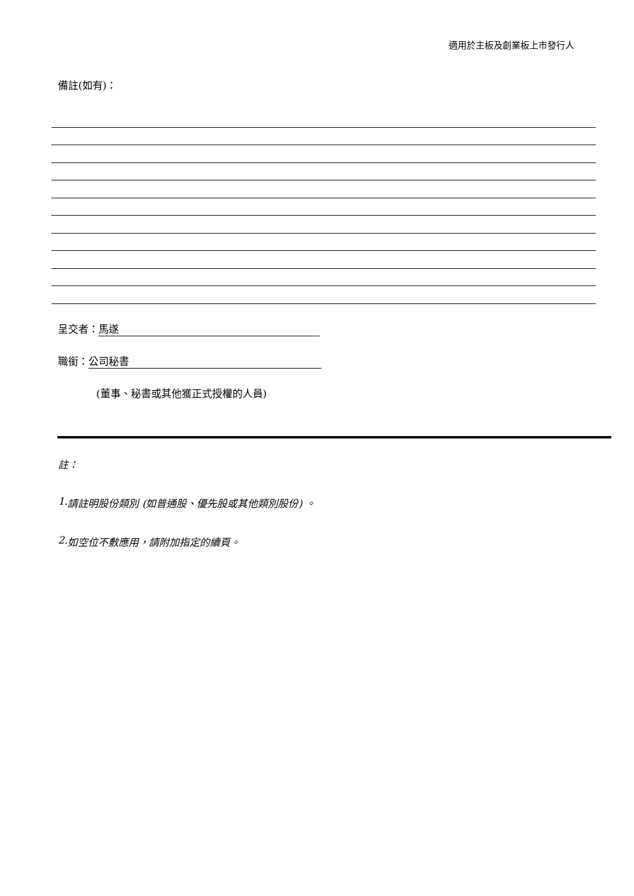適用於主板及創業板上市發行人
備註(如有)：
呈交者： 馬遂
職銜： 公司秘書
(董事、秘書或其他獲正式授權的人員)
註：
1. 請註明股份類別 (如普通股、優先股或其他類別股份) 。
2. 如空位不敷應用，請附加指定的續頁。